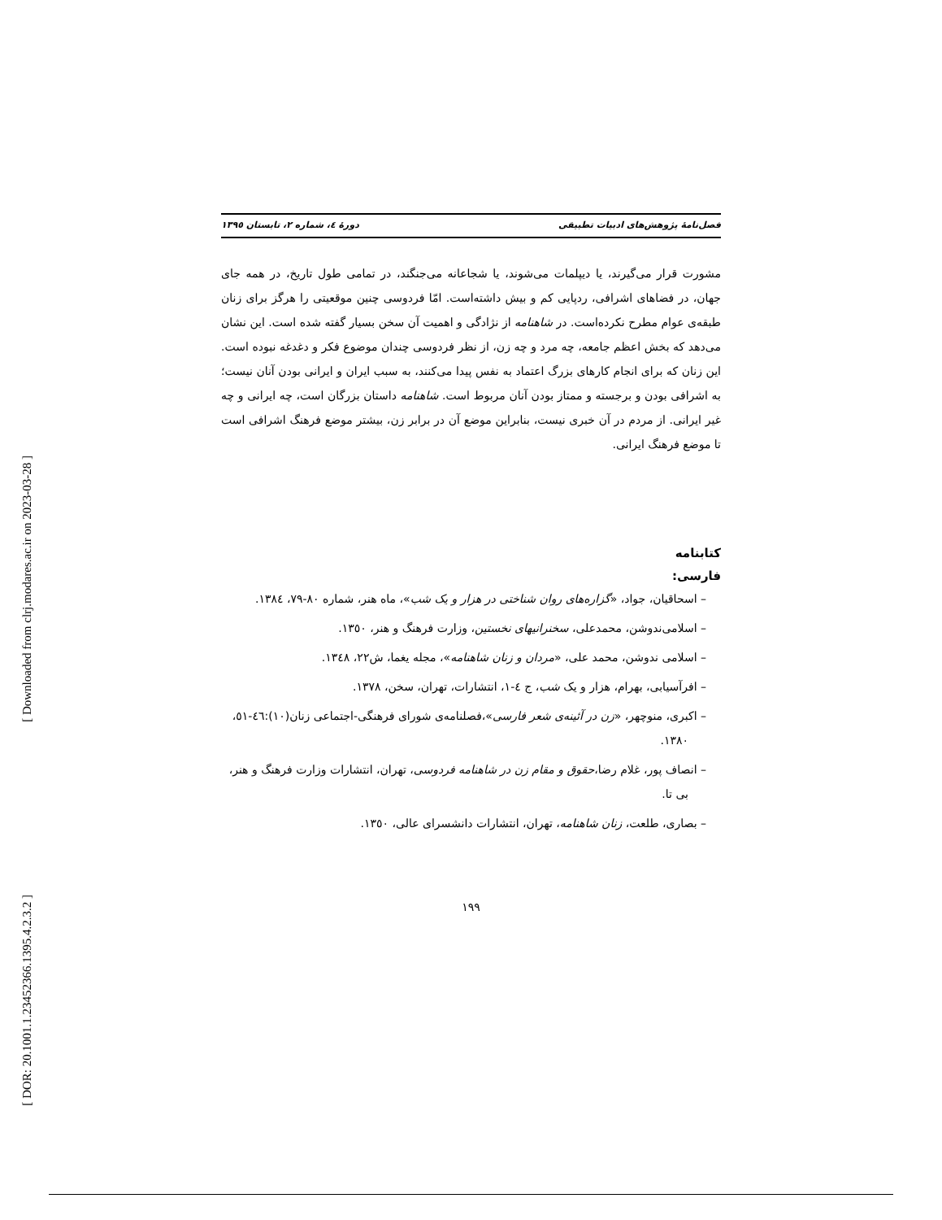[ Downloaded from clrj.modares.ac.ir on 2023-03-28 ]
[ DOR: 20.1001.1.23452366.1395.4.2.3.2 ]
فصل‌نامهٔ پژوهش‌های ادبیات تطبیقی دورهٔ ٤، شماره ٢، تابستان ١٣٩٥
مشورت قرار می‌گیرند، یا دیپلمات می‌شوند، یا شجاعانه می‌جنگند، در تمامی طول تاریخ، در همه جای جهان، در فضاهای اشرافی، ردپایی کم و بیش داشته‌است. امّا فردوسی چنین موقعیتی را هرگز برای زنان طبقه‌ی عوام مطرح نکرده‌است. در شاهنامه از نژادگی و اهمیت آن سخن بسیار گفته شده است. این نشان می‌دهد که بخش اعظم جامعه، چه مرد و چه زن، از نظر فردوسی چندان موضوع فکر و دغدغه نبوده است. این زنان که برای انجام کارهای بزرگ اعتماد به نفس پیدا می‌کنند، به سبب ایران و ایرانی بودن آنان نیست؛ به اشرافی بودن و برجسته و ممتاز بودن آنان مربوط است. شاهنامه داستان بزرگان است، چه ایرانی و چه غیر ایرانی. از مردم در آن خبری نیست، بنابراین موضع آن در برابر زن، بیشتر موضع فرهنگ اشرافی است تا موضع فرهنگ ایرانی.
کتابنامه
فارسی:
– اسحاقیان، جواد، «گزاره‌های روان شناختی در هزار و یک شب»، ماه هنر، شماره ٨٠-٧٩، ١٣٨٤.
– اسلامی‌ندوشن، محمدعلی، سخنرانیهای نخستین، وزارت فرهنگ و هنر، ١٣٥٠.
– اسلامی ندوشن، محمد علی، «مردان و زنان شاهنامه»، مجله یغما، ش٢٢، ١٣٤٨.
– افرآسیابی، بهرام، هزار و یک شب، ج ٤-١، انتشارات، تهران، سخن، ١٣٧٨.
– اکبری، منوچهر، «زن در آئینه‌ی شعر فارسی»،فصلنامه‌ی شورای فرهنگی-اجتماعی زنان(١٠):٤٦-٥١، ١٣٨٠.
– انصاف پور، غلام رضا،حقوق و مقام زن در شاهنامه فردوسی، تهران، انتشارات وزارت فرهنگ و هنر، بی تا.
– بصاری، طلعت، زنان شاهنامه، تهران، انتشارات دانشسرای عالی، ١٣٥٠.
١٩٩